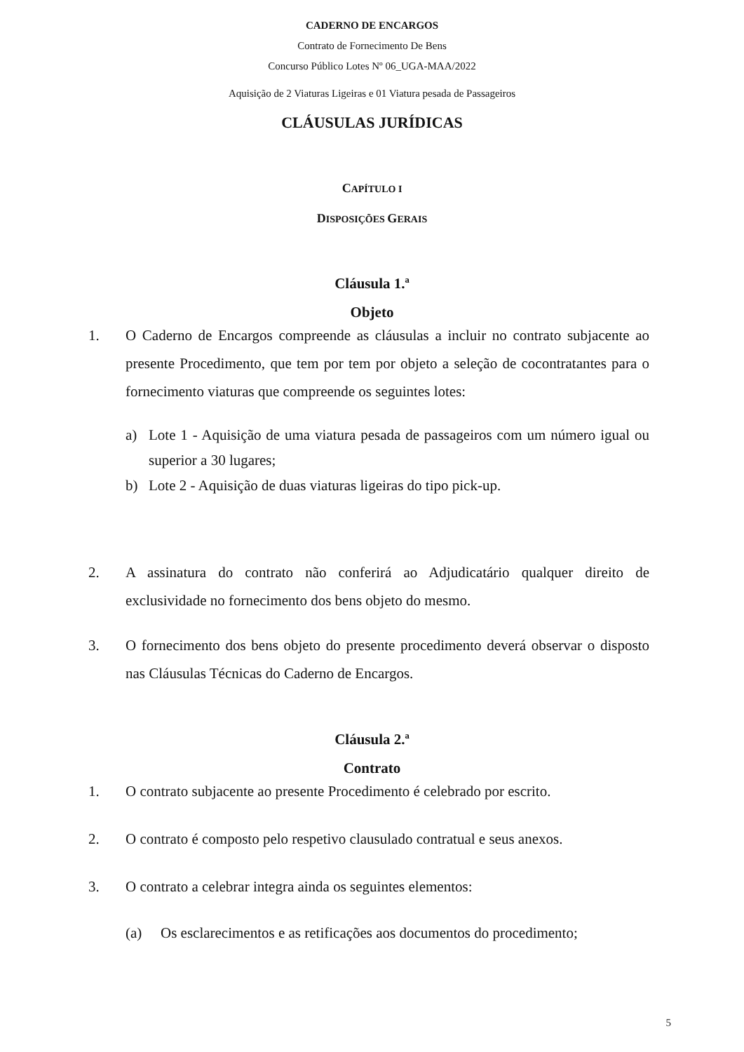CADERNO DE ENCARGOS
Contrato de Fornecimento De Bens
Concurso Público Lotes Nº 06_UGA-MAA/2022
Aquisição de 2 Viaturas Ligeiras e 01 Viatura pesada de Passageiros
CLÁUSULAS JURÍDICAS
CAPÍTULO I
DISPOSIÇÕES GERAIS
Cláusula 1.ª
Objeto
1. O Caderno de Encargos compreende as cláusulas a incluir no contrato subjacente ao presente Procedimento, que tem por tem por objeto a seleção de cocontratantes para o fornecimento viaturas que compreende os seguintes lotes:
a) Lote 1 - Aquisição de uma viatura pesada de passageiros com um número igual ou superior a 30 lugares;
b) Lote 2 - Aquisição de duas viaturas ligeiras do tipo pick-up.
2. A assinatura do contrato não conferirá ao Adjudicatário qualquer direito de exclusividade no fornecimento dos bens objeto do mesmo.
3. O fornecimento dos bens objeto do presente procedimento deverá observar o disposto nas Cláusulas Técnicas do Caderno de Encargos.
Cláusula 2.ª
Contrato
1. O contrato subjacente ao presente Procedimento é celebrado por escrito.
2. O contrato é composto pelo respetivo clausulado contratual e seus anexos.
3. O contrato a celebrar integra ainda os seguintes elementos:
(a) Os esclarecimentos e as retificações aos documentos do procedimento;
5